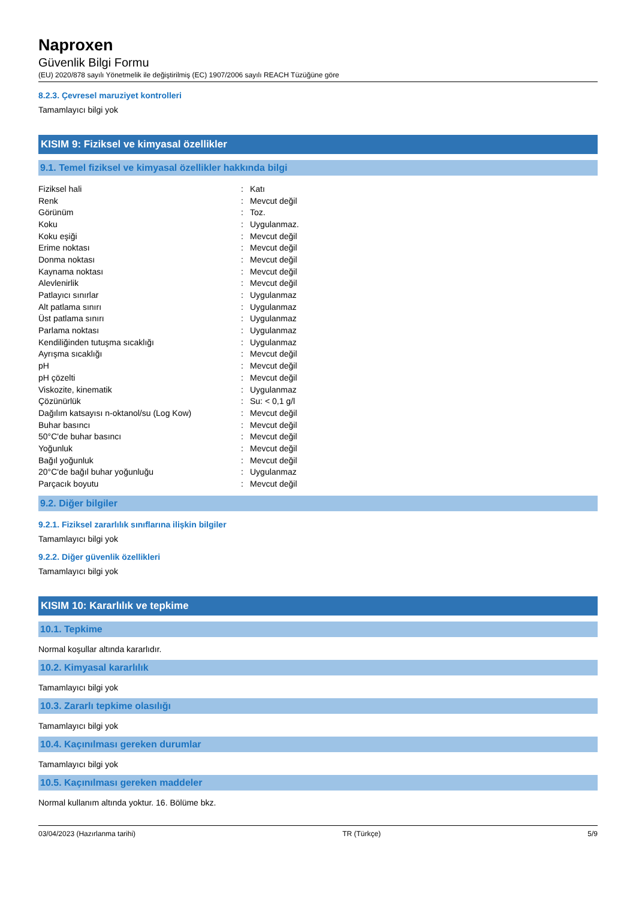Naproxen
Güvenlik Bilgi Formu
(EU) 2020/878 sayılı Yönetmelik ile değiştirilmiş (EC) 1907/2006 sayılı REACH Tüzüğüne göre
8.2.3. Çevresel maruziyet kontrolleri
Tamamlayıcı bilgi yok
KISIM 9: Fiziksel ve kimyasal özellikler
9.1. Temel fiziksel ve kimyasal özellikler hakkında bilgi
| Fiziksel hali | : | Katı |
| Renk | : | Mevcut değil |
| Görünüm | : | Toz. |
| Koku | : | Uygulanmaz. |
| Koku eşiği | : | Mevcut değil |
| Erime noktası | : | Mevcut değil |
| Donma noktası | : | Mevcut değil |
| Kaynama noktası | : | Mevcut değil |
| Alevlenirlik | : | Mevcut değil |
| Patlayıcı sınırlar | : | Uygulanmaz |
| Alt patlama sınırı | : | Uygulanmaz |
| Üst patlama sınırı | : | Uygulanmaz |
| Parlama noktası | : | Uygulanmaz |
| Kendiliğinden tutuşma sıcaklığı | : | Uygulanmaz |
| Ayrışma sıcaklığı | : | Mevcut değil |
| pH | : | Mevcut değil |
| pH çözelti | : | Mevcut değil |
| Viskozite, kinematik | : | Uygulanmaz |
| Çözünürlük | : | Su: < 0,1 g/l |
| Dağılım katsayısı n-oktanol/su (Log Kow) | : | Mevcut değil |
| Buhar basıncı | : | Mevcut değil |
| 50°C'de buhar basıncı | : | Mevcut değil |
| Yoğunluk | : | Mevcut değil |
| Bağıl yoğunluk | : | Mevcut değil |
| 20°C'de bağıl buhar yoğunluğu | : | Uygulanmaz |
| Parçacık boyutu | : | Mevcut değil |
9.2. Diğer bilgiler
9.2.1. Fiziksel zararlılık sınıflarına ilişkin bilgiler
Tamamlayıcı bilgi yok
9.2.2. Diğer güvenlik özellikleri
Tamamlayıcı bilgi yok
KISIM 10: Kararlılık ve tepkime
10.1. Tepkime
Normal koşullar altında kararlıdır.
10.2. Kimyasal kararlılık
Tamamlayıcı bilgi yok
10.3. Zararlı tepkime olasılığı
Tamamlayıcı bilgi yok
10.4. Kaçınılması gereken durumlar
Tamamlayıcı bilgi yok
10.5. Kaçınılması gereken maddeler
Normal kullanım altında yoktur. 16. Bölüme bkz.
03/04/2023 (Hazırlanma tarihi) TR (Türkçe) 5/9